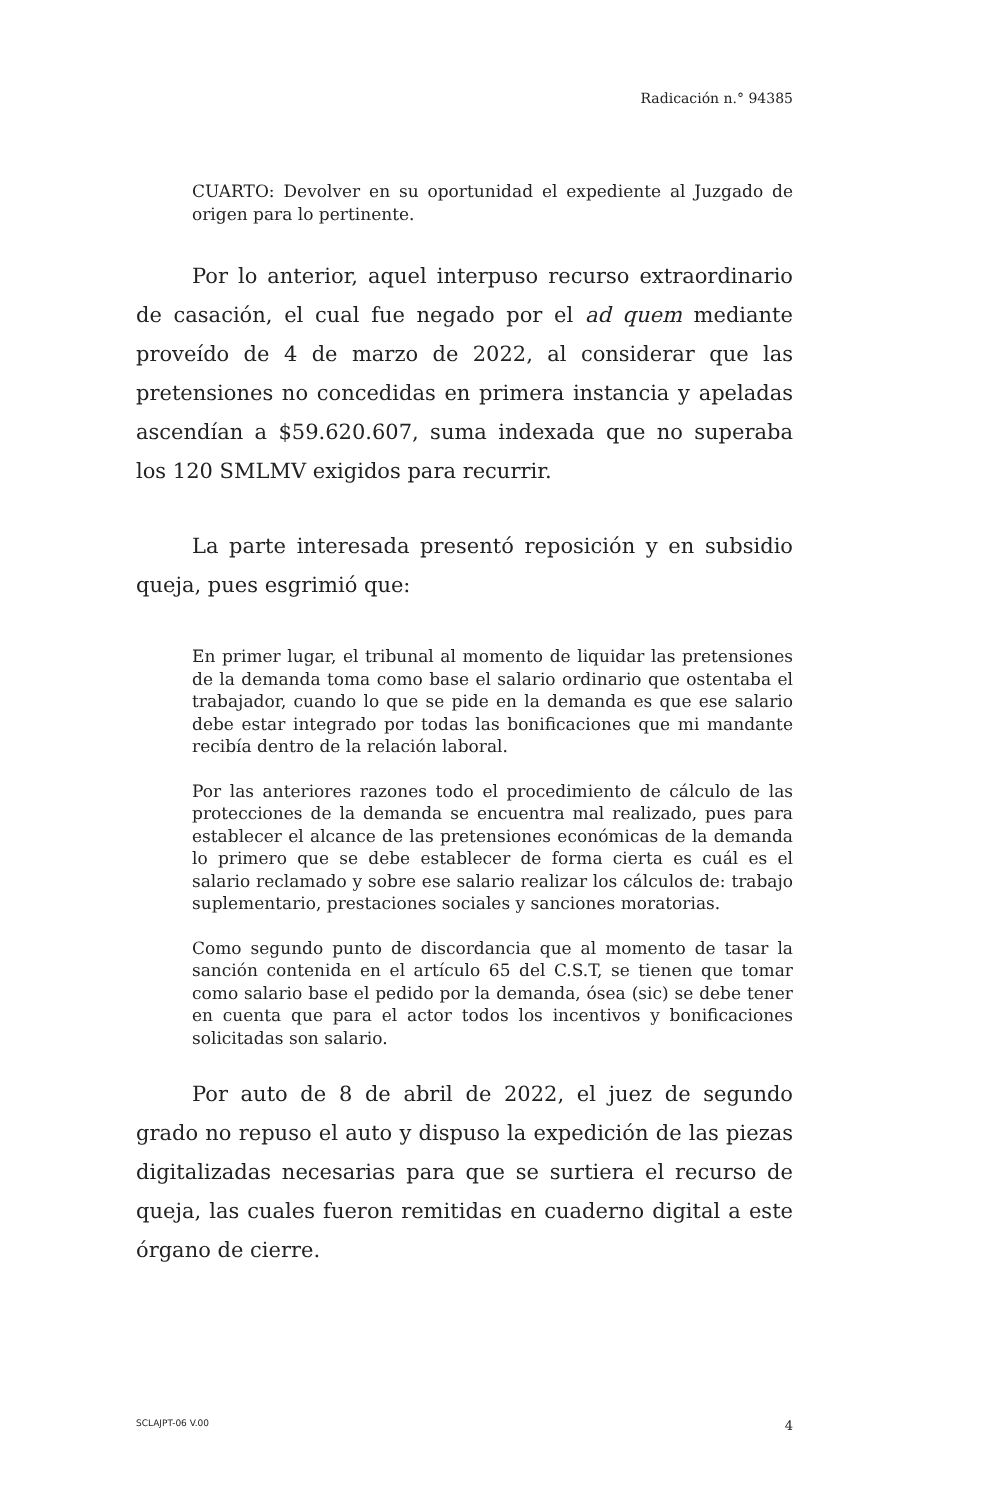Radicación n.° 94385
CUARTO: Devolver en su oportunidad el expediente al Juzgado de origen para lo pertinente.
Por lo anterior, aquel interpuso recurso extraordinario de casación, el cual fue negado por el ad quem mediante proveído de 4 de marzo de 2022, al considerar que las pretensiones no concedidas en primera instancia y apeladas ascendían a $59.620.607, suma indexada que no superaba los 120 SMLMV exigidos para recurrir.
La parte interesada presentó reposición y en subsidio queja, pues esgrimió que:
En primer lugar, el tribunal al momento de liquidar las pretensiones de la demanda toma como base el salario ordinario que ostentaba el trabajador, cuando lo que se pide en la demanda es que ese salario debe estar integrado por todas las bonificaciones que mi mandante recibía dentro de la relación laboral.
Por las anteriores razones todo el procedimiento de cálculo de las protecciones de la demanda se encuentra mal realizado, pues para establecer el alcance de las pretensiones económicas de la demanda lo primero que se debe establecer de forma cierta es cuál es el salario reclamado y sobre ese salario realizar los cálculos de: trabajo suplementario, prestaciones sociales y sanciones moratorias.
Como segundo punto de discordancia que al momento de tasar la sanción contenida en el artículo 65 del C.S.T, se tienen que tomar como salario base el pedido por la demanda, ósea (sic) se debe tener en cuenta que para el actor todos los incentivos y bonificaciones solicitadas son salario.
Por auto de 8 de abril de 2022, el juez de segundo grado no repuso el auto y dispuso la expedición de las piezas digitalizadas necesarias para que se surtiera el recurso de queja, las cuales fueron remitidas en cuaderno digital a este órgano de cierre.
SCLAJPT-06 V.00 4